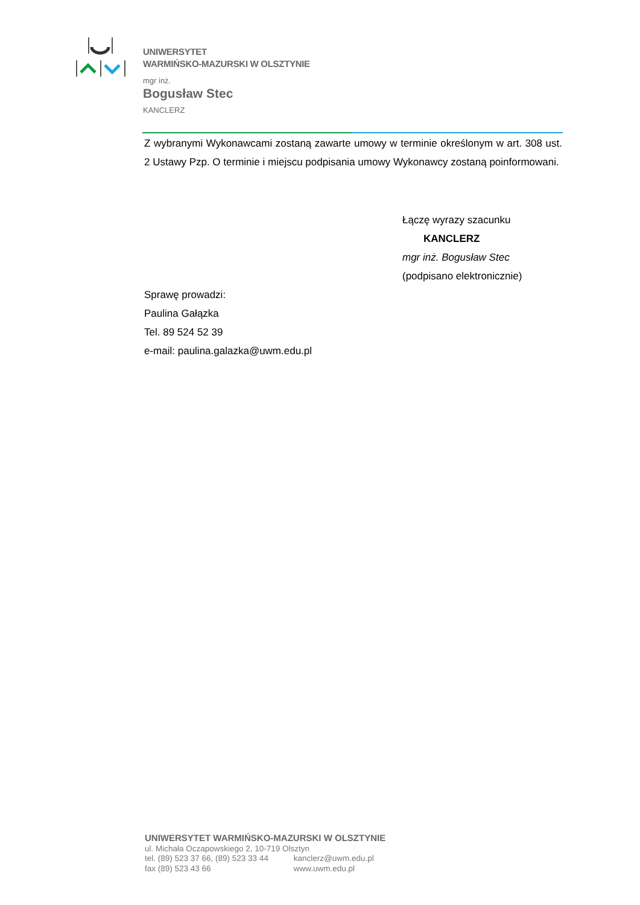UNIWERSYTET
WARMIŃSKO-MAZURSKI W OLSZTYNIE
mgr inż.
Bogusław Stec
KANCLERZ
Z wybranymi Wykonawcami zostaną zawarte umowy w terminie określonym w art. 308 ust. 2 Ustawy Pzp. O terminie i miejscu podpisania umowy Wykonawcy zostaną poinformowani.
Łączę wyrazy szacunku
KANCLERZ
mgr inż. Bogusław Stec
(podpisano elektronicznie)
Sprawę prowadzi:
Paulina Gałązka
Tel. 89 524 52 39
e-mail: paulina.galazka@uwm.edu.pl
UNIWERSYTET WARMIŃSKO-MAZURSKI W OLSZTYNIE
ul. Michała Oczapowskiego 2, 10-719 Olsztyn
tel. (89) 523 37 66, (89) 523 33 44 kanclerz@uwm.edu.pl
fax (89) 523 43 66 www.uwm.edu.pl